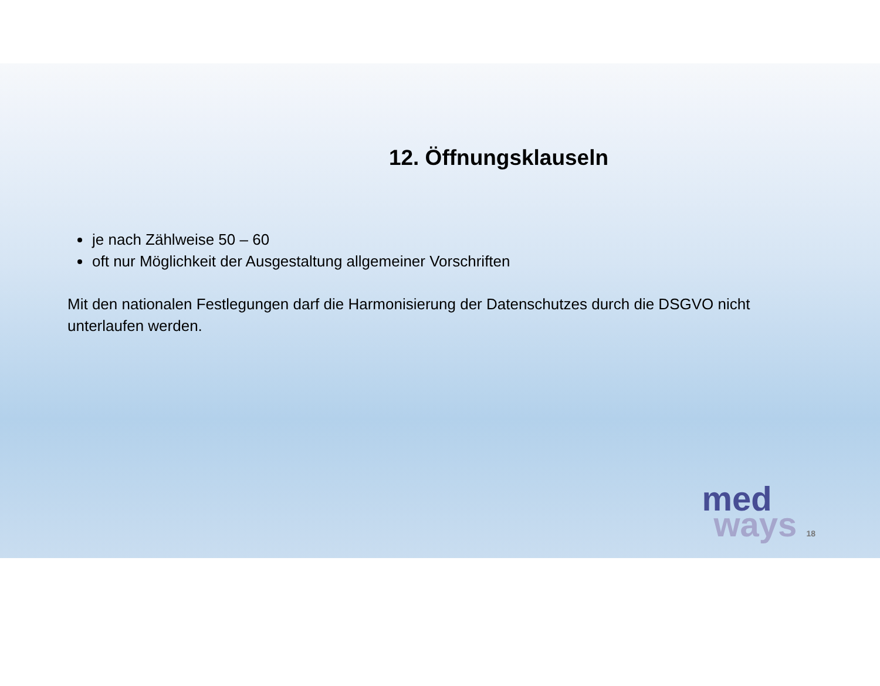12. Öffnungsklauseln
je nach Zählweise 50 – 60
oft nur Möglichkeit der Ausgestaltung allgemeiner Vorschriften
Mit den nationalen Festlegungen darf die Harmonisierung der Datenschutzes durch die DSGVO nicht unterlaufen werden.
med
ways 18